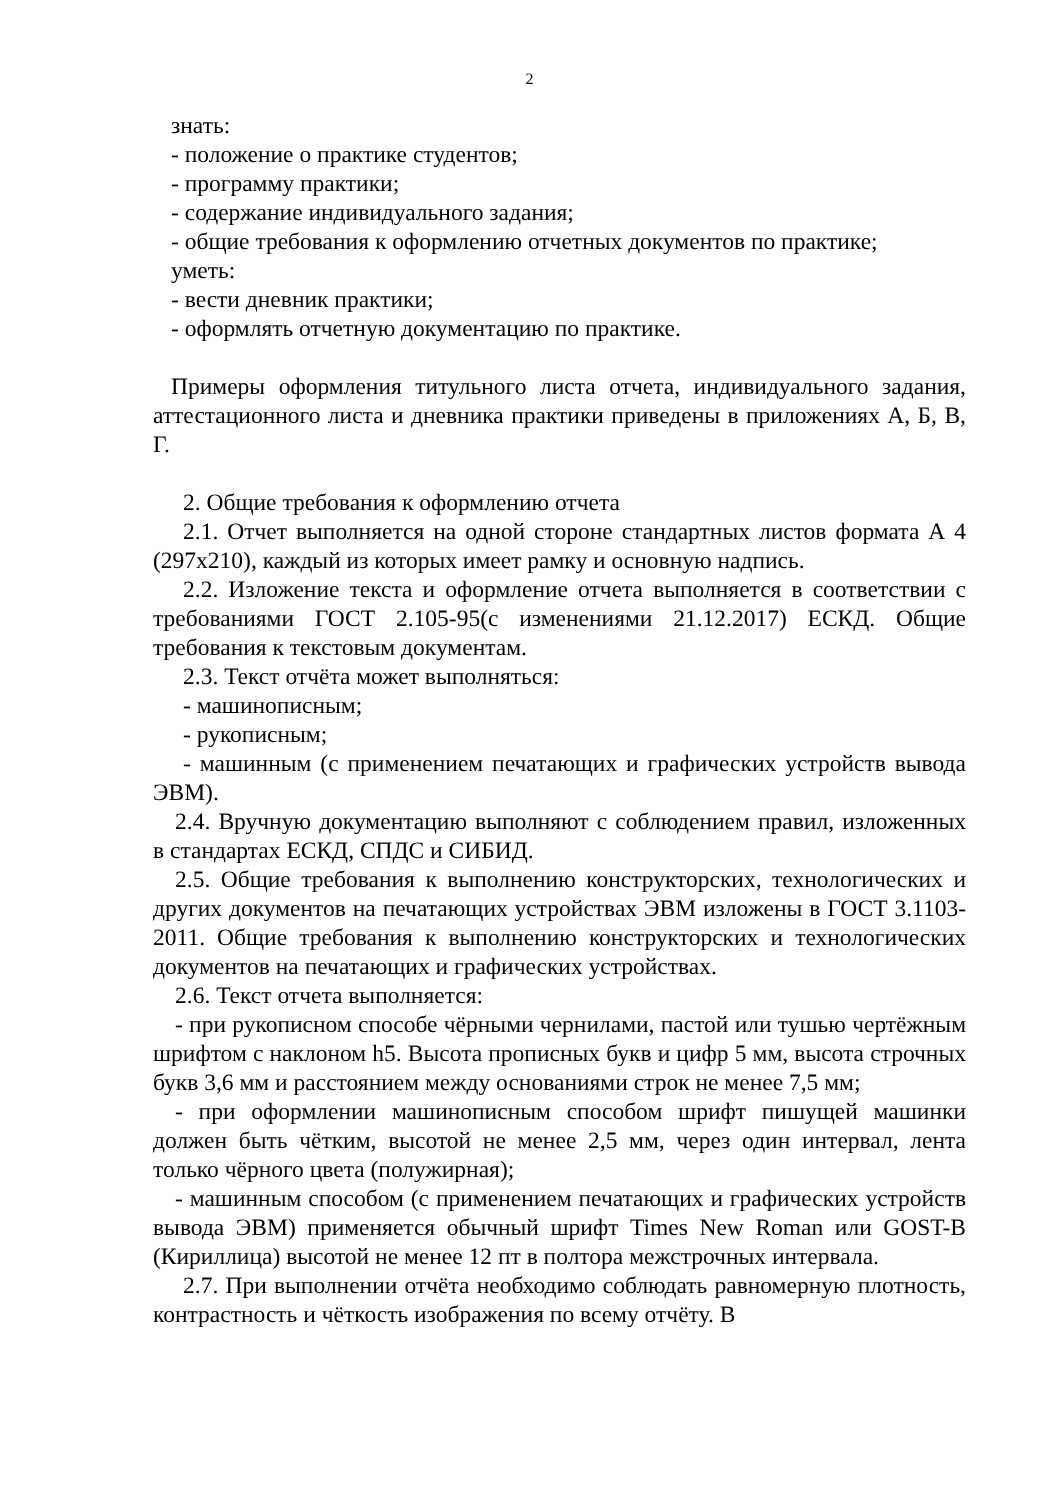2
знать:
- положение о практике студентов;
- программу практики;
- содержание индивидуального задания;
- общие требования к оформлению отчетных документов по практике;
уметь:
- вести дневник практики;
- оформлять отчетную документацию по практике.
Примеры оформления титульного листа отчета, индивидуального задания, аттестационного листа и дневника практики приведены в приложениях А, Б, В, Г.
2. Общие требования к оформлению отчета
2.1. Отчет выполняется на одной стороне стандартных листов формата А 4 (297х210), каждый из которых имеет рамку и основную надпись.
2.2. Изложение текста и оформление отчета выполняется в соответствии с требованиями ГОСТ 2.105-95(с изменениями 21.12.2017) ЕСКД. Общие требования к текстовым документам.
2.3. Текст отчёта может выполняться:
- машинописным;
- рукописным;
- машинным (с применением печатающих и графических устройств вывода ЭВМ).
2.4. Вручную документацию выполняют с соблюдением правил, изложенных в стандартах ЕСКД, СПДС и СИБИД.
2.5. Общие требования к выполнению конструкторских, технологических и других документов на печатающих устройствах ЭВМ изложены в ГОСТ 3.1103-2011. Общие требования к выполнению конструкторских и технологических документов на печатающих и графических устройствах.
2.6. Текст отчета выполняется:
- при рукописном способе чёрными чернилами, пастой или тушью чертёжным шрифтом с наклоном h5. Высота прописных букв и цифр 5 мм, высота строчных букв 3,6 мм и расстоянием между основаниями строк не менее 7,5 мм;
- при оформлении машинописным способом шрифт пишущей машинки должен быть чётким, высотой не менее 2,5 мм, через один интервал, лента только чёрного цвета (полужирная);
- машинным способом (с применением печатающих и графических устройств вывода ЭВМ) применяется обычный шрифт Times New Roman или GOST-B (Кириллица) высотой не менее 12 пт в полтора межстрочных интервала.
2.7. При выполнении отчёта необходимо соблюдать равномерную плотность, контрастность и чёткость изображения по всему отчёту. В